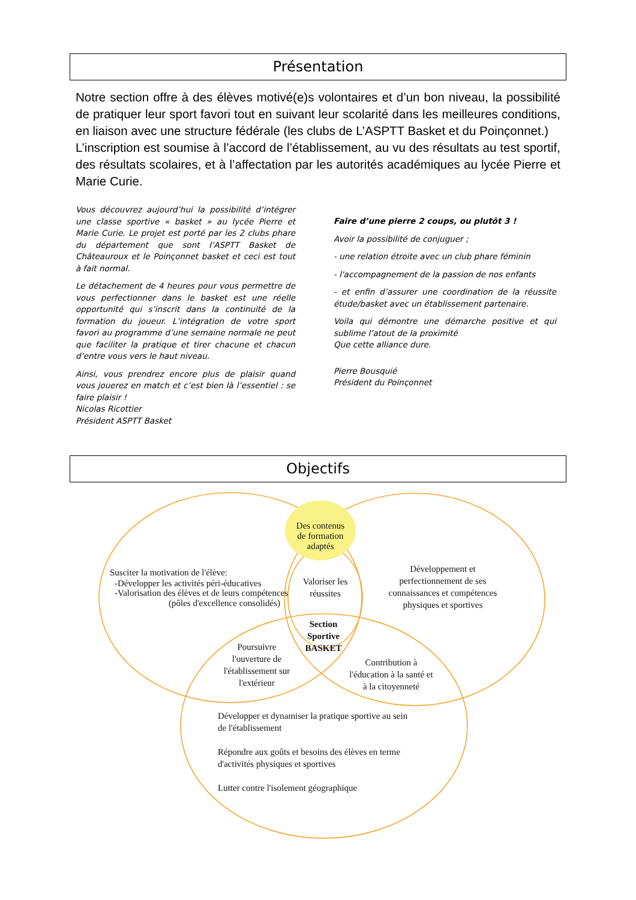Présentation
Notre section offre à des élèves motivé(e)s volontaires et d’un bon niveau, la possibilité de pratiquer leur sport favori tout en suivant leur scolarité dans les meilleures conditions, en liaison avec une structure fédérale (les clubs de L’ASPTT Basket et du Poinçonnet.)
L’inscription est soumise à l’accord de l’établissement, au vu des résultats au test sportif, des résultats scolaires, et à l’affectation par les autorités académiques au lycée Pierre et Marie Curie.
Vous découvrez aujourd’hui la possibilité d’intégrer une classe sportive « basket » au lycée Pierre et Marie Curie. Le projet est porté par les 2 clubs phare du département que sont l’ASPTT Basket de Châteauroux et le Poinçonnet basket et ceci est tout à fait normal.
Le détachement de 4 heures pour vous permettre de vous perfectionner dans le basket est une réelle opportunité qui s’inscrit dans la continuité de la formation du joueur. L’intégration de votre sport favori au programme d’une semaine normale ne peut que faciliter la pratique et tirer chacune et chacun d’entre vous vers le haut niveau.
Ainsi, vous prendrez encore plus de plaisir quand vous jouerez en match et c’est bien là l’essentiel : se faire plaisir !
Nicolas Ricottier
Président ASPTT Basket
Faire d’une pierre 2 coups, ou plutôt 3 !
Avoir la possibilité de conjuguer ;
- une relation étroite avec un club phare féminin
- l'accompagnement de la passion de nos enfants
- et enfin d’assurer une coordination de la réussite étude/basket avec un établissement partenaire.
Voila qui démontre une démarche positive et qui sublime l’atout de la proximité
Que cette alliance dure.
Pierre Bousquié
Président du Poinçonnet
Objectifs
Des contenus
de formation
adaptés
Susciter la motivation de l'élève:
-Développer les activités péri-éducatives
-Valorisation des élèves et de leurs compétences
(pôles d'excellence consolidés)
Valoriser les
réussites
Développement et
perfectionnement de ses
connaissances et compétences
physiques et sportives
Section
Sportive
BASKET
Poursuivre
l'ouverture de
l'établissement sur
l'extérieur
Contribution à
l'éducation à la santé et
à la citoyenneté
Développer et dynamiser la pratique sportive au sein
de l'établissement
Répondre aux goûts et besoins des élèves en terme
d'activités physiques et sportives
Lutter contre l'isolement géographique